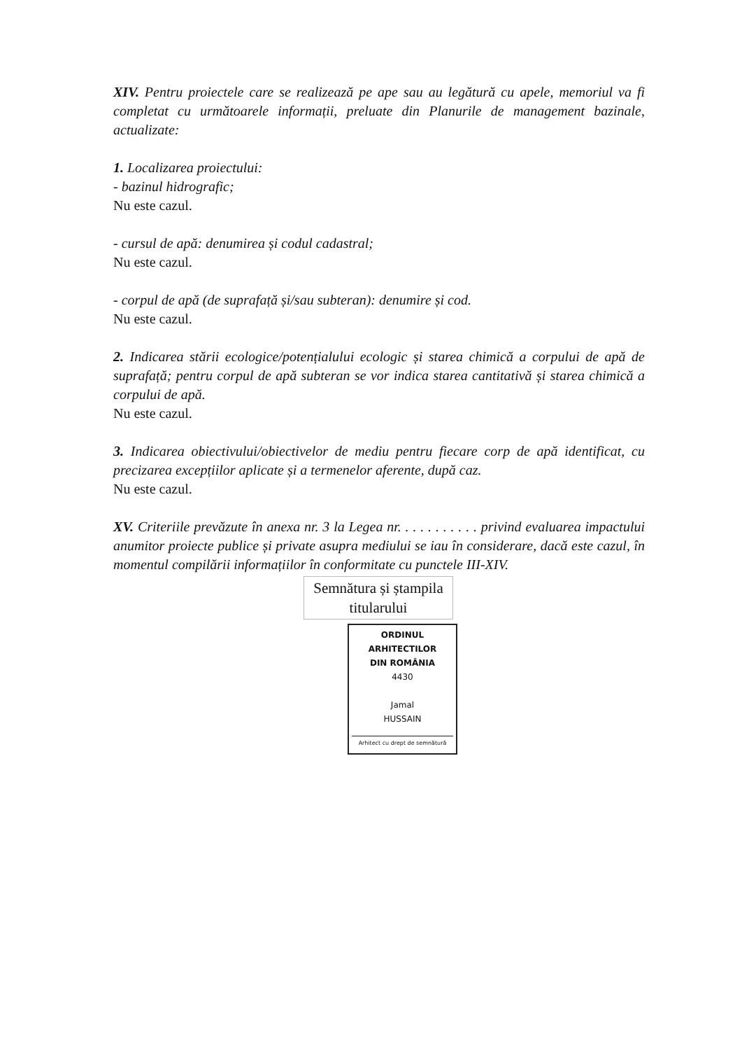XIV. Pentru proiectele care se realizează pe ape sau au legătură cu apele, memoriul va fi completat cu următoarele informații, preluate din Planurile de management bazinale, actualizate:
1. Localizarea proiectului:
- bazinul hidrografic;
Nu este cazul.
- cursul de apă: denumirea și codul cadastral;
Nu este cazul.
- corpul de apă (de suprafață și/sau subteran): denumire și cod.
Nu este cazul.
2. Indicarea stării ecologice/potențialului ecologic și starea chimică a corpului de apă de suprafață; pentru corpul de apă subteran se vor indica starea cantitativă și starea chimică a corpului de apă.
Nu este cazul.
3. Indicarea obiectivului/obiectivelor de mediu pentru fiecare corp de apă identificat, cu precizarea excepțiilor aplicate și a termenelor aferente, după caz.
Nu este cazul.
XV. Criteriile prevăzute în anexa nr. 3 la Legea nr. . . . . . . . . . . privind evaluarea impactului anumitor proiecte publice și private asupra mediului se iau în considerare, dacă este cazul, în momentul compilării informațiilor în conformitate cu punctele III-XIV.
Semnătura și ștampila
titularului
ORDINUL ARHITECTILOR
DIN ROMÂNIA
4430
Jamal
HUSSAIN
Arhitect cu drept de semnătură